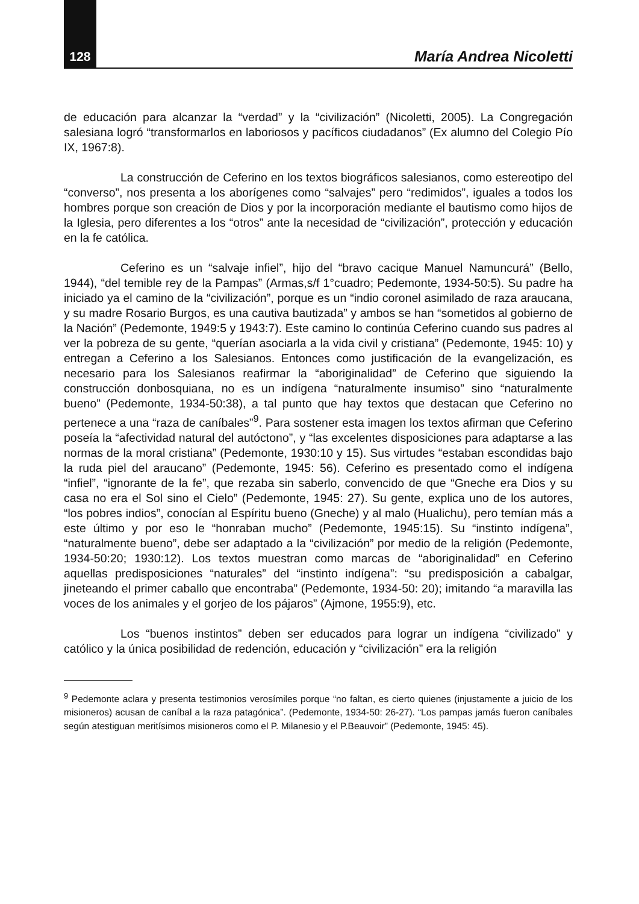128 María Andrea Nicoletti
de educación para alcanzar la “verdad” y la “civilización” (Nicoletti, 2005). La Congregación salesiana logró “transformarlos en laboriosos y pacíficos ciudadanos” (Ex alumno del Colegio Pío IX, 1967:8).
La construcción de Ceferino en los textos biográficos salesianos, como estereotipo del “converso”, nos presenta a los aborígenes como “salvajes” pero “redimidos”, iguales a todos los hombres porque son creación de Dios y por la incorporación mediante el bautismo como hijos de la Iglesia, pero diferentes a los “otros” ante la necesidad de “civilización”, protección y educación en la fe católica.
Ceferino es un “salvaje infiel”, hijo del “bravo cacique Manuel Namuncurá” (Bello, 1944), “del temible rey de la Pampas” (Armas,s/f 1°cuadro; Pedemonte, 1934-50:5). Su padre ha iniciado ya el camino de la “civilización”, porque es un “indio coronel asimilado de raza araucana, y su madre Rosario Burgos, es una cautiva bautizada” y ambos se han “sometidos al gobierno de la Nación” (Pedemonte, 1949:5 y 1943:7). Este camino lo continúa Ceferino cuando sus padres al ver la pobreza de su gente, “querían asociarla a la vida civil y cristiana” (Pedemonte, 1945: 10) y entregan a Ceferino a los Salesianos. Entonces como justificación de la evangelización, es necesario para los Salesianos reafirmar la “aboriginalidad” de Ceferino que siguiendo la construcción donbosquiana, no es un indígena “naturalmente insumiso” sino “naturalmente bueno” (Pedemonte, 1934-50:38), a tal punto que hay textos que destacan que Ceferino no pertenece a una “raza de caníbales”<sup>9</sup>. Para sostener esta imagen los textos afirman que Ceferino poseía la “afectividad natural del autóctono”, y “las excelentes disposiciones para adaptarse a las normas de la moral cristiana” (Pedemonte, 1930:10 y 15). Sus virtudes “estaban escondidas bajo la ruda piel del araucano” (Pedemonte, 1945: 56). Ceferino es presentado como el indígena “infiel”, “ignorante de la fe”, que rezaba sin saberlo, convencido de que “Gneche era Dios y su casa no era el Sol sino el Cielo” (Pedemonte, 1945: 27). Su gente, explica uno de los autores, “los pobres indios”, conocían al Espíritu bueno (Gneche) y al malo (Hualichu), pero temían más a este último y por eso le “honraban mucho” (Pedemonte, 1945:15). Su “instinto indígena”, “naturalmente bueno”, debe ser adaptado a la “civilización” por medio de la religión (Pedemonte, 1934-50:20; 1930:12). Los textos muestran como marcas de “aboriginalidad” en Ceferino aquellas predisposiciones “naturales” del “instinto indígena”: “su predisposición a cabalgar, jineteando el primer caballo que encontraba” (Pedemonte, 1934-50: 20); imitando “a maravilla las voces de los animales y el gorjeo de los pájaros” (Ajmone, 1955:9), etc.
Los “buenos instintos” deben ser educados para lograr un indígena “civilizado” y católico y la única posibilidad de redención, educación y “civilización” era la religión
<sup>9</sup> Pedemonte aclara y presenta testimonios verosímiles porque “no faltan, es cierto quienes (injustamente a juicio de los misioneros) acusan de caníbal a la raza patagónica”. (Pedemonte, 1934-50: 26-27). “Los pampas jamás fueron caníbales según atestiguan meritísimos misioneros como el P. Milanesio y el P.Beauvoir” (Pedemonte, 1945: 45).